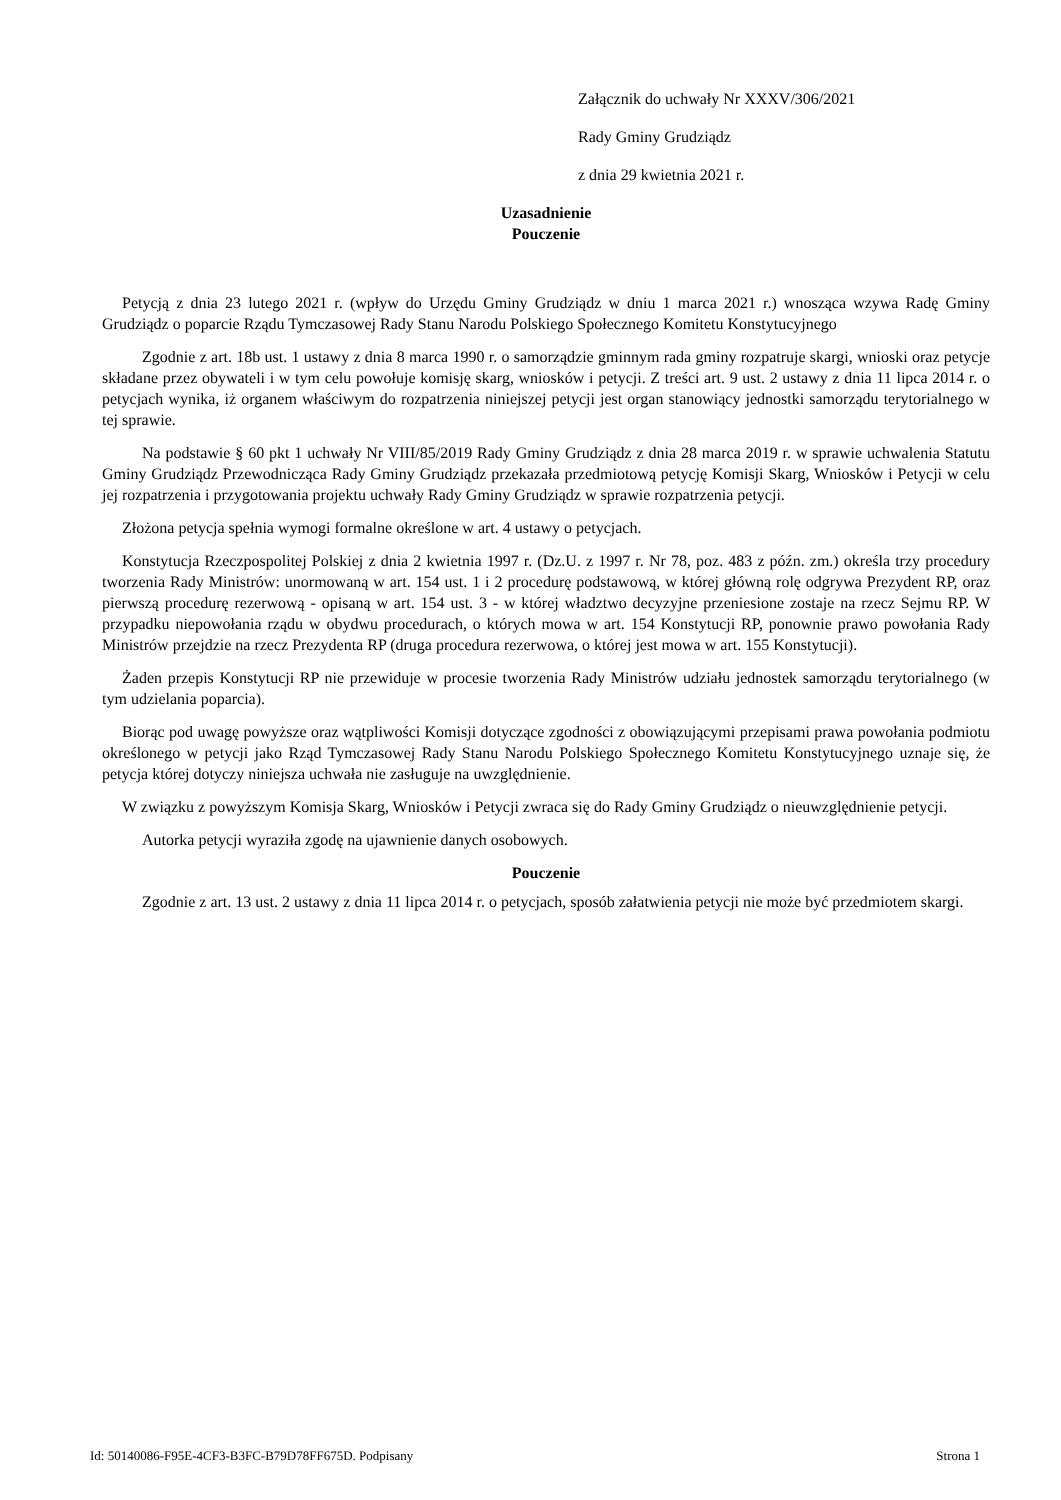Załącznik do uchwały Nr XXXV/306/2021
Rady Gminy Grudziądz
z dnia 29 kwietnia 2021 r.
Uzasadnienie
Pouczenie
Petycją z dnia 23 lutego 2021 r. (wpływ do Urzędu Gminy Grudziądz w dniu 1 marca 2021 r.) wnosząca wzywa Radę Gminy Grudziądz o poparcie Rządu Tymczasowej Rady Stanu Narodu Polskiego Społecznego Komitetu Konstytucyjnego
Zgodnie z art. 18b ust. 1 ustawy z dnia 8 marca 1990 r. o samorządzie gminnym rada gminy rozpatruje skargi, wnioski oraz petycje składane przez obywateli i w tym celu powołuje komisję skarg, wniosków i petycji. Z treści art. 9 ust. 2 ustawy z dnia 11 lipca 2014 r. o petycjach wynika, iż organem właściwym do rozpatrzenia niniejszej petycji jest organ stanowiący jednostki samorządu terytorialnego w tej sprawie.
Na podstawie § 60 pkt 1 uchwały Nr VIII/85/2019 Rady Gminy Grudziądz z dnia 28 marca 2019 r. w sprawie uchwalenia Statutu Gminy Grudziądz Przewodnicząca Rady Gminy Grudziądz przekazała przedmiotową petycję Komisji Skarg, Wniosków i Petycji w celu jej rozpatrzenia i przygotowania projektu uchwały Rady Gminy Grudziądz w sprawie rozpatrzenia petycji.
Złożona petycja spełnia wymogi formalne określone w art. 4 ustawy o petycjach.
Konstytucja Rzeczpospolitej Polskiej z dnia 2 kwietnia 1997 r. (Dz.U. z 1997 r. Nr 78, poz. 483 z późn. zm.) określa trzy procedury tworzenia Rady Ministrów: unormowaną w art. 154 ust. 1 i 2 procedurę podstawową, w której główną rolę odgrywa Prezydent RP, oraz pierwszą procedurę rezerwową - opisaną w art. 154 ust. 3 - w której władztwo decyzyjne przeniesione zostaje na rzecz Sejmu RP. W przypadku niepowołania rządu w obydwu procedurach, o których mowa w art. 154 Konstytucji RP, ponownie prawo powołania Rady Ministrów przejdzie na rzecz Prezydenta RP (druga procedura rezerwowa, o której jest mowa w art. 155 Konstytucji).
Żaden przepis Konstytucji RP nie przewiduje w procesie tworzenia Rady Ministrów udziału jednostek samorządu terytorialnego (w tym udzielania poparcia).
Biorąc pod uwagę powyższe oraz wątpliwości Komisji dotyczące zgodności z obowiązującymi przepisami prawa powołania podmiotu określonego w petycji jako Rząd Tymczasowej Rady Stanu Narodu Polskiego Społecznego Komitetu Konstytucyjnego uznaje się, że petycja której dotyczy niniejsza uchwała nie zasługuje na uwzględnienie.
W związku z powyższym Komisja Skarg, Wniosków i Petycji zwraca się do Rady Gminy Grudziądz o nieuwzględnienie petycji.
Autorka petycji wyraziła zgodę na ujawnienie danych osobowych.
Pouczenie
Zgodnie z art. 13 ust. 2 ustawy z dnia 11 lipca 2014 r. o petycjach, sposób załatwienia petycji nie może być przedmiotem skargi.
Id: 50140086-F95E-4CF3-B3FC-B79D78FF675D. Podpisany Strona 1